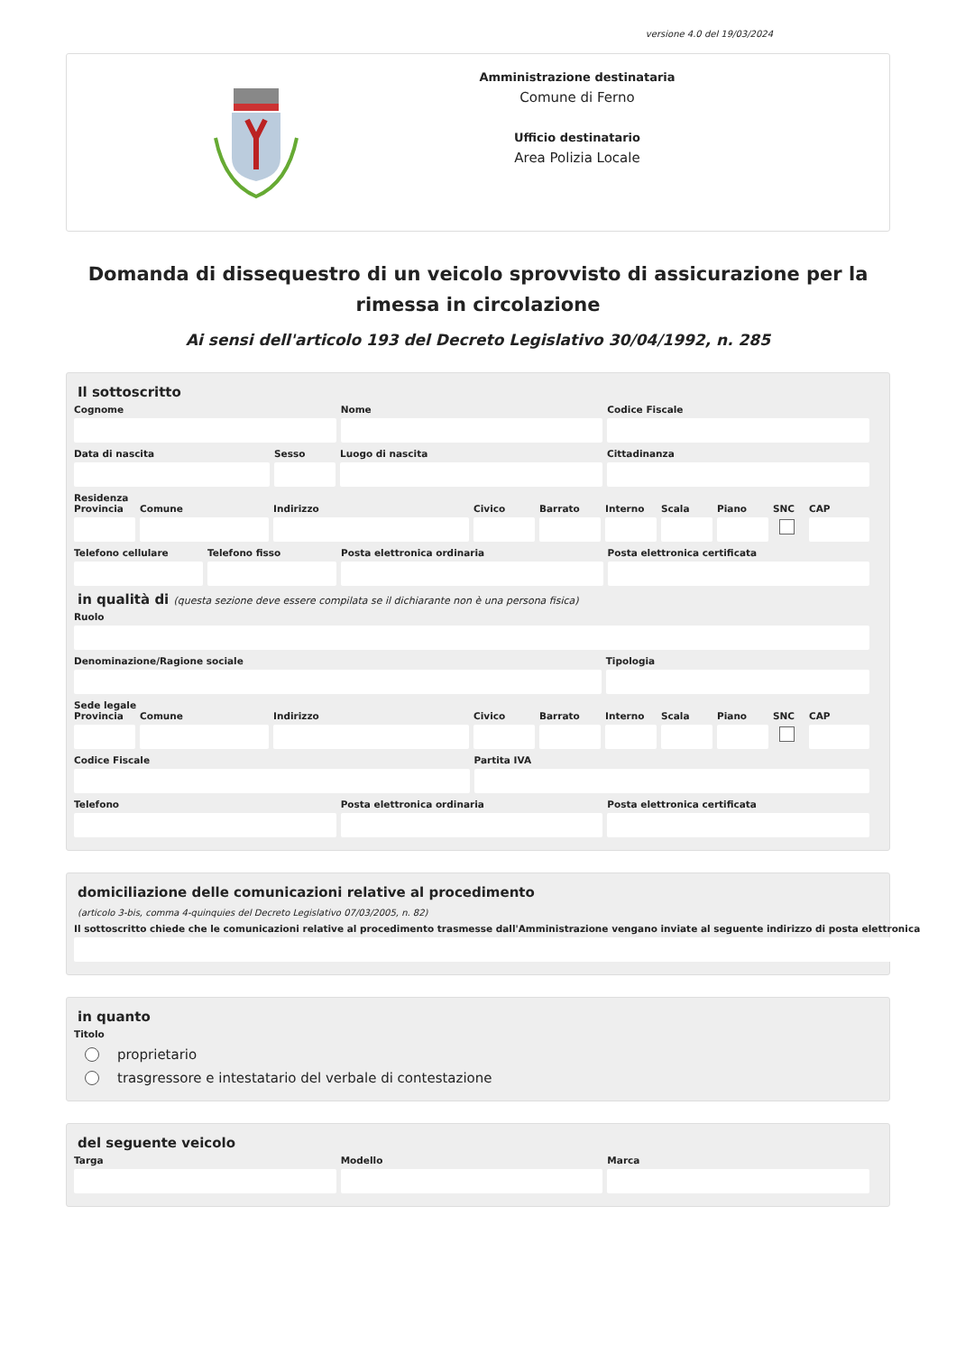versione 4.0 del 19/03/2024
Amministrazione destinataria
Comune di Ferno
Ufficio destinatario
Area Polizia Locale
Domanda di dissequestro di un veicolo sprovvisto di assicurazione per la rimessa in circolazione
Ai sensi dell'articolo 193 del Decreto Legislativo 30/04/1992, n. 285
Il sottoscritto
Cognome Nome Codice Fiscale
Data di nascita Sesso Luogo di nascita Cittadinanza
Residenza
Provincia
Comune Indirizzo Civico Barrato Interno
Scala Piano SNC CAP
Telefono cellulare
Telefono fisso Posta elettronica ordinaria Posta elettronica certificata
in qualità di (questa sezione deve essere compilata se il dichiarante non è una persona fisica)
Ruolo
Denominazione/Ragione sociale Tipologia
Sede legale
Provincia
Comune Indirizzo Civico Barrato Interno
Scala Piano SNC CAP
Codice Fiscale Partita IVA
Telefono Posta elettronica ordinaria Posta elettronica certificata
domiciliazione delle comunicazioni relative al procedimento
(articolo 3-bis, comma 4-quinquies del Decreto Legislativo 07/03/2005, n. 82)
Il sottoscritto chiede che le comunicazioni relative al procedimento trasmesse dall'Amministrazione vengano inviate al seguente indirizzo di posta elettronica
in quanto
Titolo
proprietario
trasgressore e intestatario del verbale di contestazione
del seguente veicolo
Targa Modello Marca